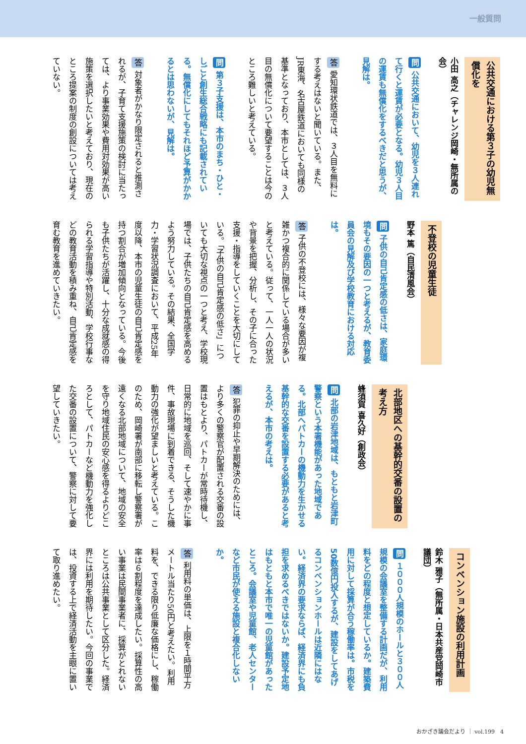一般質問
公共交通における第３子の幼児無償化を
小田 高之（チャレンジ岡崎・無所属の会）
問 公共交通において、幼児を３人連れて行くと運賃が必要となる。幼児３人目の運賃も無償化をするべきだと思うが、見解は。
答 愛知環状鉄道では、３人目を無料にする考えはないと聞いている。また、JR東海、名古屋鉄道においても同様の基準となっており、本市としては、３人目の無償化について要望することは今のところ難しいと考えている。
問 第３子支援は、本市のまち・ひと・しごと創生総合戦略にも記載されている。無償化にしてもそれほど予算がかかるとは思わないが、見解は。
答 対象者がかなり限定されると推測されるが、子育て支援施策の検討に当たっては、より事業効果や費用対効果が高い施策を選択したいと考えており、現在のところ提案の制度の創設については考えていない。
不登校の児童生徒
野本 篤（自民清風会）
問 子供の自己肯定感の低さは、家庭環境もその要因の一つと考えるが、教育委員会の見解及び学校教育における対応は。
答 子供の不登校には、様々な要因が複雑かつ複合的に関係している場合が多いと考えている。従って、一人一人の状況や背景を把握、分析し、その子に合った支援・指導をしていくことを大切にしている。「子供の自己肯定感の低さ」についても大切な視点の一つと考え、学校現場では、子供たちの自己肯定感を高めるよう努力している。その結果、全国学力・学習状況調査において、平成25年度以降、本市の児童生徒の自己肯定感を持つ割合が増加傾向となっている。今後も子供たちが活躍し、十分な成就感の得られる学習指導や特別活動、学校行事などの教育活動を積み重ね、自己肯定感を育む教育を進めていきたい。
北部地区への基幹的交番の設置の考え方
蜂須賀 喜久好（創政会）
問 北部の岩津地域は、もともと岩津町警察という本署機能があった地域である。北部へパトカーの機動力を生かせる基幹的な交番を設置する必要があると考えるが、本市の考えは。
答 犯罪の抑止や早期解決のためには、より多くの警察官が配置される交番の設置はもとより、パトカーが常時待機し、日常的に地域を巡回、そして速やかに事件、事故現場に到着できる、そうした機動力の強化が望ましいと考えている。このため、岡崎署が南部に移転し警察署が遠くなる北部地域について、地域の安全を守り地域住民の安心感を得るよりどころとして、パトカーなど機動力を強化した交番の設置について、警察に対して要望していきたい。
コンベンション施設の利用計画
鈴木 雅子（無所属・日本共産党岡崎市議団）
問 １０００人規模のホールと３００人規模の会議室を整備する計画だが、利用料をどの程度と想定しているか。建築費用に対して採算が合う稼働率は。市税を50数億円投入するが、建設をしてあげるコンベンションホールは近隣にはない。経済界の要求ならば、経済界にも負担を求めるべきではないか。建設予定地はもともと本市で唯一の児童館があったところ。会議室や児童館、老人センターなど市民が使える施設と複合化しないか。
答 利用料の単価は、上限を１時間平方メートル当たり50円と考えたい。利用料を、できる限り低廉な価格にし、稼働率は６割程度を達成したい。採算性の高い事業は民間事業者に、採算がとれないところは公共事業として区分した。経済界には利用を期待したい。今回の事業では、投資する上で経済活動を主眼に置いて取り進めたい。
おかざき議会だより ｜ vol.199　4